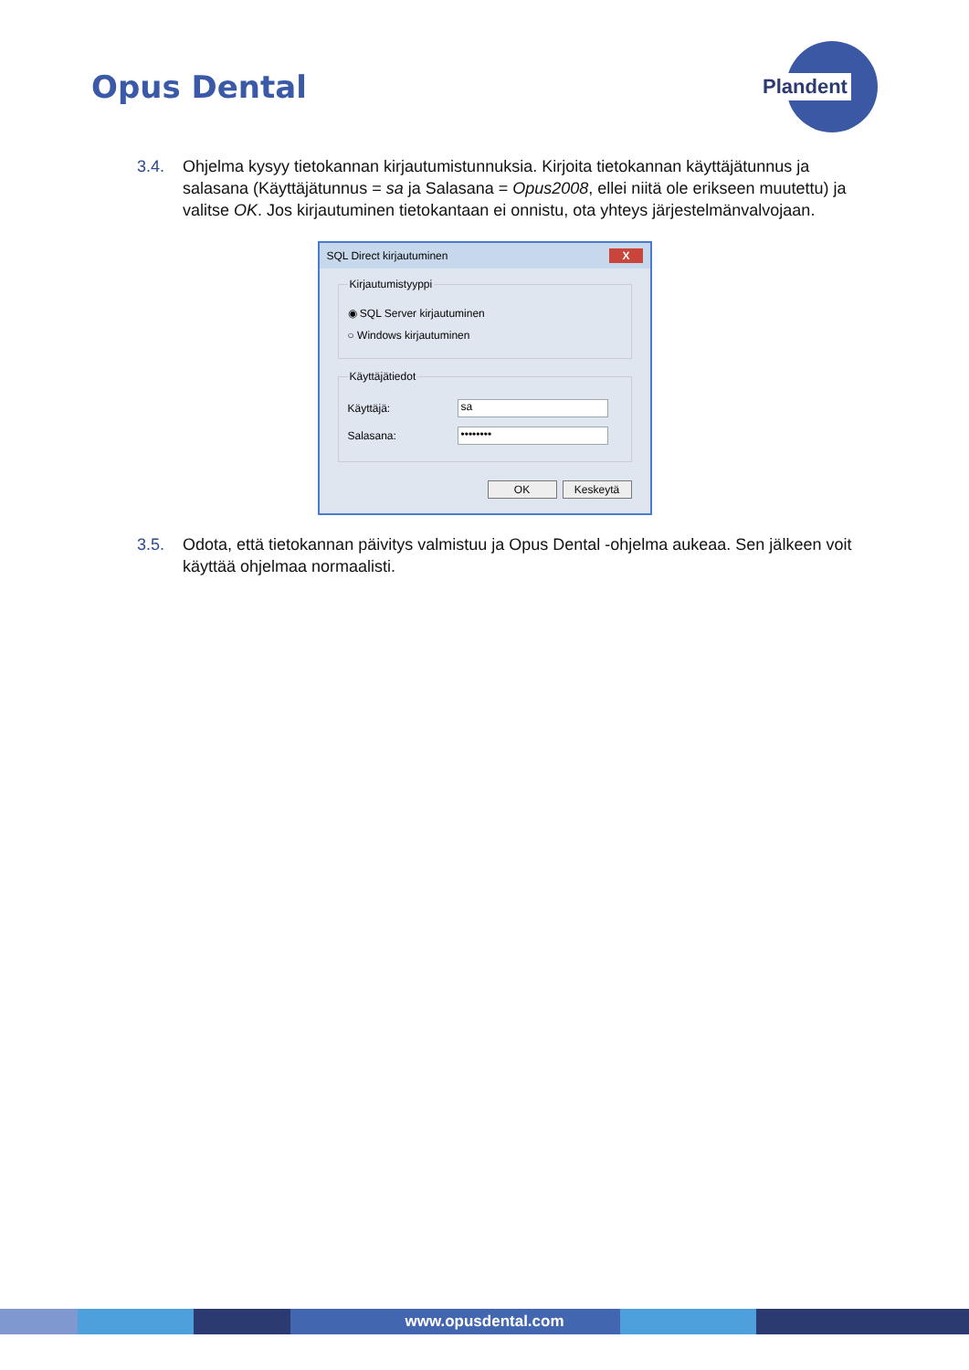Opus Dental
Plandent
3.4. Ohjelma kysyy tietokannan kirjautumistunnuksia. Kirjoita tietokannan käyttäjätunnus ja salasana (Käyttäjätunnus = sa ja Salasana = Opus2008, ellei niitä ole erikseen muutettu) ja valitse OK. Jos kirjautuminen tietokantaan ei onnistu, ota yhteys järjestelmänvalvojaan.
SQL Direct kirjautuminen X
Kirjautumistyyppi
◉ SQL Server kirjautuminen
○ Windows kirjautuminen
Käyttäjätiedot
Käyttäjä: sa
Salasana: ••••••••
OK Keskeytä
3.5. Odota, että tietokannan päivitys valmistuu ja Opus Dental -ohjelma aukeaa. Sen jälkeen voit käyttää ohjelmaa normaalisti.
www.opusdental.com